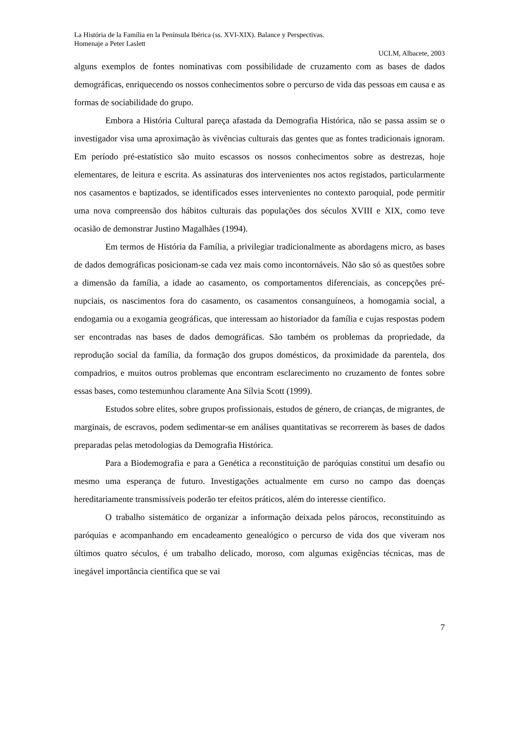La História de la Família en la Península Ibérica (ss. XVI-XIX). Balance y Perspectivas.
Homenaje a Peter Laslett
UCLM, Albacete, 2003
alguns exemplos de fontes nominativas com possibilidade de cruzamento com as bases de dados demográficas, enriquecendo os nossos conhecimentos sobre o percurso de vida das pessoas em causa e as formas de sociabilidade do grupo.
Embora a História Cultural pareça afastada da Demografia Histórica, não se passa assim se o investigador visa uma aproximação às vivências culturais das gentes que as fontes tradicionais ignoram. Em período pré-estatístico são muito escassos os nossos conhecimentos sobre as destrezas, hoje elementares, de leitura e escrita. As assinaturas dos intervenientes nos actos registados, particularmente nos casamentos e baptizados, se identificados esses intervenientes no contexto paroquial, pode permitir uma nova compreensão dos hábitos culturais das populações dos séculos XVIII e XIX, como teve ocasião de demonstrar Justino Magalhães (1994).
Em termos de História da Família, a privilegiar tradicionalmente as abordagens micro, as bases de dados demográficas posicionam-se cada vez mais como incontornáveis. Não são só as questões sobre a dimensão da família, a idade ao casamento, os comportamentos diferenciais, as concepções pré-nupciais, os nascimentos fora do casamento, os casamentos consanguíneos, a homogamia social, a endogamia ou a exogamia geográficas, que interessam ao historiador da família e cujas respostas podem ser encontradas nas bases de dados demográficas. São também os problemas da propriedade, da reprodução social da família, da formação dos grupos domésticos, da proximidade da parentela, dos compadrios, e muitos outros problemas que encontram esclarecimento no cruzamento de fontes sobre essas bases, como testemunhou claramente Ana Sílvia Scott (1999).
Estudos sobre elites, sobre grupos profissionais, estudos de género, de crianças, de migrantes, de marginais, de escravos, podem sedimentar-se em análises quantitativas se recorrerem às bases de dados preparadas pelas metodologias da Demografia Histórica.
Para a Biodemografia e para a Genética a reconstituição de paróquias constitui um desafio ou mesmo uma esperança de futuro. Investigações actualmente em curso no campo das doenças hereditariamente transmissíveis poderão ter efeitos práticos, além do interesse científico.
O trabalho sistemático de organizar a informação deixada pelos párocos, reconstituindo as paróquias e acompanhando em encadeamento genealógico o percurso de vida dos que viveram nos últimos quatro séculos, é um trabalho delicado, moroso, com algumas exigências técnicas, mas de inegável importância científica que se vai
7